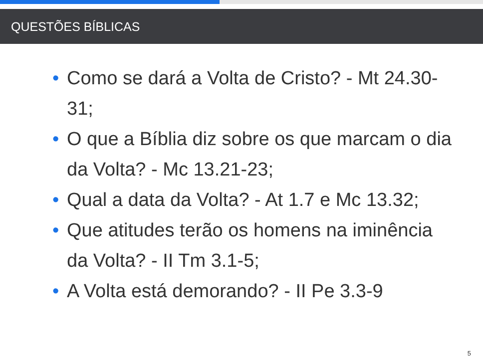QUESTÕES BÍBLICAS
• Como se dará a Volta de Cristo? - Mt 24.30-31;
• O que a Bíblia diz sobre os que marcam o dia da Volta? - Mc 13.21-23;
• Qual a data da Volta? - At 1.7 e Mc 13.32;
• Que atitudes terão os homens na iminência da Volta? - II Tm 3.1-5;
• A Volta está demorando? - II Pe 3.3-9
5